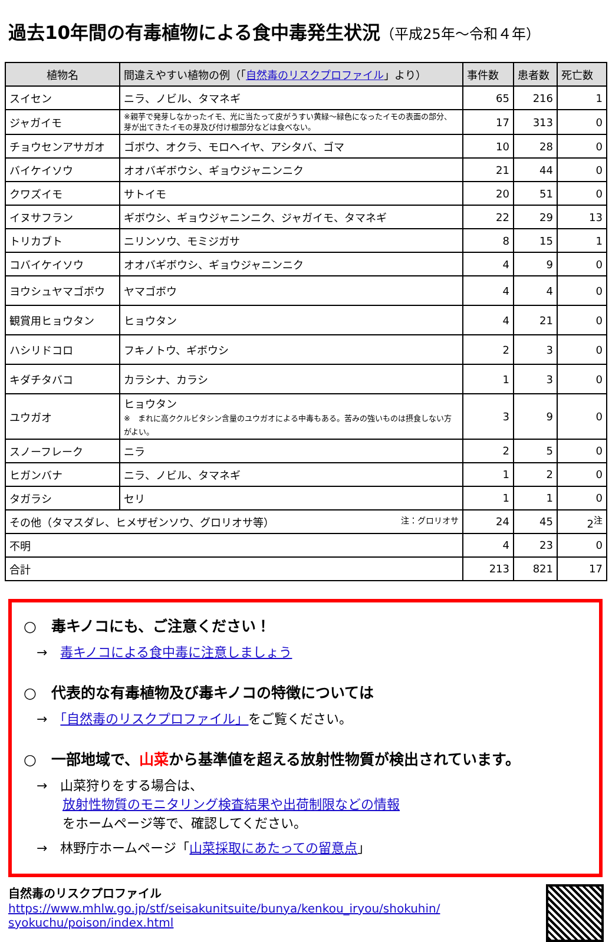過去10年間の有毒植物による食中毒発生状況（平成25年～令和４年）
| 植物名 | 間違えやすい植物の例（「 自然毒のリスクプロファイル 」より） | 事件数 | 患者数 | 死亡数 |
| --- | --- | --- | --- | --- |
| スイセン | ニラ、ノビル、タマネギ | 65 | 216 | 1 |
| ジャガイモ | ※親芋で発芽しなかったイモ、光に当たって皮がうすい黄緑～緑色になったイモの表面の部分、芽が出てきたイモの芽及び付け根部分などは食べない。 | 17 | 313 | 0 |
| チョウセンアサガオ | ゴボウ、オクラ、モロヘイヤ、アシタバ、ゴマ | 10 | 28 | 0 |
| バイケイソウ | オオバギボウシ、ギョウジャニンニク | 21 | 44 | 0 |
| クワズイモ | サトイモ | 20 | 51 | 0 |
| イヌサフラン | ギボウシ、ギョウジャニンニク、ジャガイモ、タマネギ | 22 | 29 | 13 |
| トリカブト | ニリンソウ、モミジガサ | 8 | 15 | 1 |
| コバイケイソウ | オオバギボウシ、ギョウジャニンニク | 4 | 9 | 0 |
| ヨウシュヤマゴボウ | ヤマゴボウ | 4 | 4 | 0 |
| 観賞用ヒョウタン | ヒョウタン | 4 | 21 | 0 |
| ハシリドコロ | フキノトウ、ギボウシ | 2 | 3 | 0 |
| キダチタバコ | カラシナ、カラシ | 1 | 3 | 0 |
| ユウガオ | ヒョウタン ※ まれに高ククルビタシン含量のユウガオによる中毒もある。苦みの強いものは摂食しない方がよい。 | 3 | 9 | 0 |
| スノーフレーク | ニラ | 2 | 5 | 0 |
| ヒガンバナ | ニラ、ノビル、タマネギ | 1 | 2 | 0 |
| タガラシ | セリ | 1 | 1 | 0 |
| その他（タマスダレ、ヒメザゼンソウ、グロリオサ等） 注：グロリオサ | | 24 | 45 | 2<sup>注</sup> |
| 不明 | | 4 | 23 | 0 |
| 合計 | | 213 | 821 | 17 |
○　毒キノコにも、ご注意ください！
　→　毒キノコによる食中毒に注意しましょう
○　代表的な有毒植物及び毒キノコの特徴については
　→　「自然毒のリスクプロファイル」をご覧ください。
○　一部地域で、山菜から基準値を超える放射性物質が検出されています。
　→　山菜狩りをする場合は、
　　　放射性物質のモニタリング検査結果や出荷制限などの情報
　　　をホームページ等で、確認してください。
　→　林野庁ホームページ「山菜採取にあたっての留意点」
自然毒のリスクプロファイル
https://www.mhlw.go.jp/stf/seisakunitsuite/bunya/kenkou_iryou/shokuhin/
syokuchu/poison/index.html